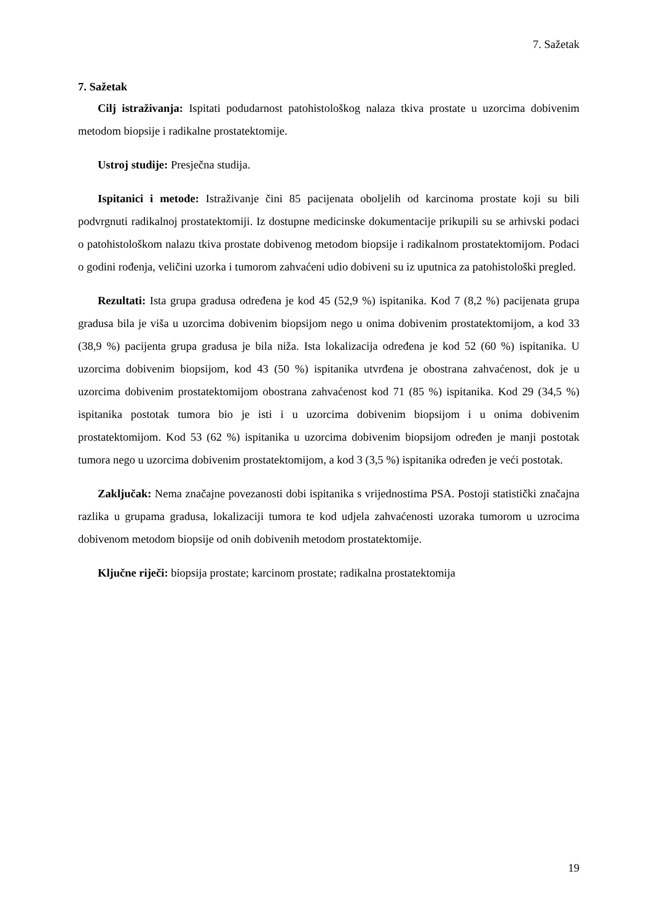7. Sažetak
7. Sažetak
Cilj istraživanja: Ispitati podudarnost patohistološkog nalaza tkiva prostate u uzorcima dobivenim metodom biopsije i radikalne prostatektomije.
Ustroj studije: Presječna studija.
Ispitanici i metode: Istraživanje čini 85 pacijenata oboljelih od karcinoma prostate koji su bili podvrgnuti radikalnoj prostatektomiji. Iz dostupne medicinske dokumentacije prikupili su se arhivski podaci o patohistološkom nalazu tkiva prostate dobivenog metodom biopsije i radikalnom prostatektomijom. Podaci o godini rođenja, veličini uzorka i tumorom zahvaćeni udio dobiveni su iz uputnica za patohistološki pregled.
Rezultati: Ista grupa gradusa određena je kod 45 (52,9 %) ispitanika. Kod 7 (8,2 %) pacijenata grupa gradusa bila je viša u uzorcima dobivenim biopsijom nego u onima dobivenim prostatektomijom, a kod 33 (38,9 %) pacijenta grupa gradusa je bila niža. Ista lokalizacija određena je kod 52 (60 %) ispitanika. U uzorcima dobivenim biopsijom, kod 43 (50 %) ispitanika utvrđena je obostrana zahvaćenost, dok je u uzorcima dobivenim prostatektomijom obostrana zahvaćenost kod 71 (85 %) ispitanika. Kod 29 (34,5 %) ispitanika postotak tumora bio je isti i u uzorcima dobivenim biopsijom i u onima dobivenim prostatektomijom. Kod 53 (62 %) ispitanika u uzorcima dobivenim biopsijom određen je manji postotak tumora nego u uzorcima dobivenim prostatektomijom, a kod 3 (3,5 %) ispitanika određen je veći postotak.
Zaključak: Nema značajne povezanosti dobi ispitanika s vrijednostima PSA. Postoji statistički značajna razlika u grupama gradusa, lokalizaciji tumora te kod udjela zahvaćenosti uzoraka tumorom u uzrocima dobivenom metodom biopsije od onih dobivenih metodom prostatektomije.
Ključne riječi: biopsija prostate; karcinom prostate; radikalna prostatektomija
19